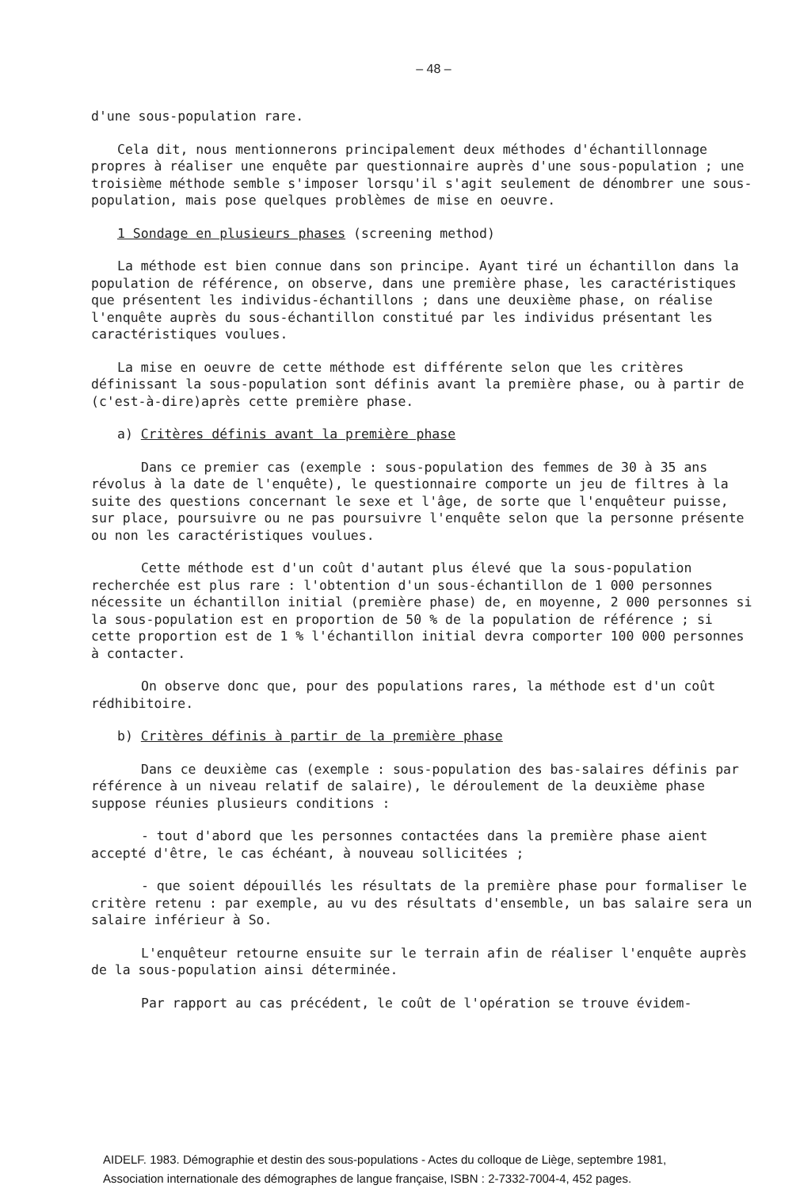– 48 –
d'une sous-population rare.
Cela dit, nous mentionnerons principalement deux méthodes d'échantillonnage propres à réaliser une enquête par questionnaire auprès d'une sous-population ; une troisième méthode semble s'imposer lorsqu'il s'agit seulement de dénombrer une sous-population, mais pose quelques problèmes de mise en oeuvre.
1 Sondage en plusieurs phases (screening method)
La méthode est bien connue dans son principe. Ayant tiré un échantillon dans la population de référence, on observe, dans une première phase, les caractéristiques que présentent les individus-échantillons ; dans une deuxième phase, on réalise l'enquête auprès du sous-échantillon constitué par les individus présentant les caractéristiques voulues.
La mise en oeuvre de cette méthode est différente selon que les critères définissant la sous-population sont définis avant la première phase, ou à partir de (c'est-à-dire)après cette première phase.
a) Critères définis avant la première phase
Dans ce premier cas (exemple : sous-population des femmes de 30 à 35 ans révolus à la date de l'enquête), le questionnaire comporte un jeu de filtres à la suite des questions concernant le sexe et l'âge, de sorte que l'enquêteur puisse, sur place, poursuivre ou ne pas poursuivre l'enquête selon que la personne présente ou non les caractéristiques voulues.
Cette méthode est d'un coût d'autant plus élevé que la sous-population recherchée est plus rare : l'obtention d'un sous-échantillon de 1 000 personnes nécessite un échantillon initial (première phase) de, en moyenne, 2 000 personnes si la sous-population est en proportion de 50 % de la population de référence ; si cette proportion est de 1 % l'échantillon initial devra comporter 100 000 personnes à contacter.
On observe donc que, pour des populations rares, la méthode est d'un coût rédhibitoire.
b) Critères définis à partir de la première phase
Dans ce deuxième cas (exemple : sous-population des bas-salaires définis par référence à un niveau relatif de salaire), le déroulement de la deuxième phase suppose réunies plusieurs conditions :
- tout d'abord que les personnes contactées dans la première phase aient accepté d'être, le cas échéant, à nouveau sollicitées ;
- que soient dépouillés les résultats de la première phase pour formaliser le critère retenu : par exemple, au vu des résultats d'ensemble, un bas salaire sera un salaire inférieur à So.
L'enquêteur retourne ensuite sur le terrain afin de réaliser l'enquête auprès de la sous-population ainsi déterminée.
Par rapport au cas précédent, le coût de l'opération se trouve évidem-
AIDELF. 1983. Démographie et destin des sous-populations - Actes du colloque de Liège, septembre 1981,
Association internationale des démographes de langue française, ISBN : 2-7332-7004-4, 452 pages.